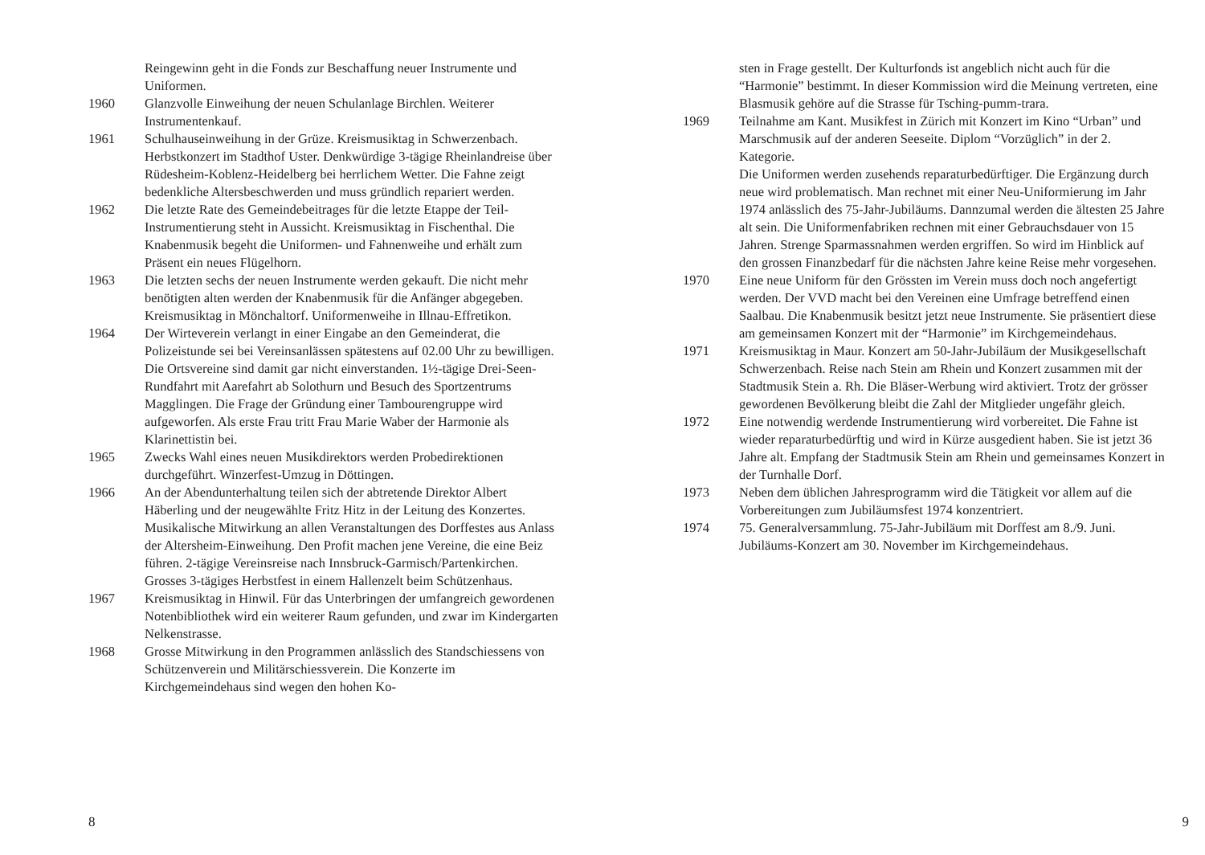Reingewinn geht in die Fonds zur Beschaffung neuer Instrumente und Uniformen.
1960 Glanzvolle Einweihung der neuen Schulanlage Birchlen. Weiterer Instrumentenkauf.
1961 Schulhauseinweihung in der Grüze. Kreismusiktag in Schwerzenbach. Herbstkonzert im Stadthof Uster. Denkwürdige 3-tägige Rheinlandreise über Rüdesheim-Koblenz-Heidelberg bei herrlichem Wetter. Die Fahne zeigt bedenkliche Altersbeschwerden und muss gründlich repariert werden.
1962 Die letzte Rate des Gemeindebeitrages für die letzte Etappe der Teil-Instrumentierung steht in Aussicht. Kreismusiktag in Fischenthal. Die Knabenmusik begeht die Uniformen- und Fahnenweihe und erhält zum Präsent ein neues Flügelhorn.
1963 Die letzten sechs der neuen Instrumente werden gekauft. Die nicht mehr benötigten alten werden der Knabenmusik für die Anfänger abgegeben. Kreismusiktag in Mönchaltorf. Uniformenweihe in Illnau-Effretikon.
1964 Der Wirteverein verlangt in einer Eingabe an den Gemeinderat, die Polizeistunde sei bei Vereinsanlässen spätestens auf 02.00 Uhr zu bewilligen. Die Ortsvereine sind damit gar nicht einverstanden. 1½-tägige Drei-Seen-Rundfahrt mit Aarefahrt ab Solothurn und Besuch des Sportzentrums Magglingen. Die Frage der Gründung einer Tambourengruppe wird aufgeworfen. Als erste Frau tritt Frau Marie Waber der Harmonie als Klarinettistin bei.
1965 Zwecks Wahl eines neuen Musikdirektors werden Probedirektionen durchgeführt. Winzerfest-Umzug in Döttingen.
1966 An der Abendunterhaltung teilen sich der abtretende Direktor Albert Häberling und der neugewählte Fritz Hitz in der Leitung des Konzertes. Musikalische Mitwirkung an allen Veranstaltungen des Dorffestes aus Anlass der Altersheim-Einweihung. Den Profit machen jene Vereine, die eine Beiz führen. 2-tägige Vereinsreise nach Innsbruck-Garmisch/Partenkirchen. Grosses 3-tägiges Herbstfest in einem Hallenzelt beim Schützenhaus.
1967 Kreismusiktag in Hinwil. Für das Unterbringen der umfangreich gewordenen Notenbibliothek wird ein weiterer Raum gefunden, und zwar im Kindergarten Nelkenstrasse.
1968 Grosse Mitwirkung in den Programmen anlässlich des Standschiessens von Schützenverein und Militärschiessverein. Die Konzerte im Kirchgemeindehaus sind wegen den hohen Ko-
8
sten in Frage gestellt. Der Kulturfonds ist angeblich nicht auch für die “Harmonie” bestimmt. In dieser Kommission wird die Meinung vertreten, eine Blasmusik gehöre auf die Strasse für Tsching-pumm-trara.
1969 Teilnahme am Kant. Musikfest in Zürich mit Konzert im Kino “Urban” und Marschmusik auf der anderen Seeseite. Diplom “Vorzüglich” in der 2. Kategorie.
Die Uniformen werden zusehends reparaturbedürftiger. Die Ergänzung durch neue wird problematisch. Man rechnet mit einer Neu-Uniformierung im Jahr 1974 anlässlich des 75-Jahr-Jubiläums. Dannzumal werden die ältesten 25 Jahre alt sein. Die Uniformenfabriken rechnen mit einer Gebrauchsdauer von 15 Jahren. Strenge Sparmassnahmen werden ergriffen. So wird im Hinblick auf den grossen Finanzbedarf für die nächsten Jahre keine Reise mehr vorgesehen.
1970 Eine neue Uniform für den Grössten im Verein muss doch noch angefertigt werden. Der VVD macht bei den Vereinen eine Umfrage betreffend einen Saalbau. Die Knabenmusik besitzt jetzt neue Instrumente. Sie präsentiert diese am gemeinsamen Konzert mit der “Harmonie” im Kirchgemeindehaus.
1971 Kreismusiktag in Maur. Konzert am 50-Jahr-Jubiläum der Musikgesellschaft Schwerzenbach. Reise nach Stein am Rhein und Konzert zusammen mit der Stadtmusik Stein a. Rh. Die Bläser-Werbung wird aktiviert. Trotz der grösser gewordenen Bevölkerung bleibt die Zahl der Mitglieder ungefähr gleich.
1972 Eine notwendig werdende Instrumentierung wird vorbereitet. Die Fahne ist wieder reparaturbedürftig und wird in Kürze ausgedient haben. Sie ist jetzt 36 Jahre alt. Empfang der Stadtmusik Stein am Rhein und gemeinsames Konzert in der Turnhalle Dorf.
1973 Neben dem üblichen Jahresprogramm wird die Tätigkeit vor allem auf die Vorbereitungen zum Jubiläumsfest 1974 konzentriert.
1974 75. Generalversammlung. 75-Jahr-Jubiläum mit Dorffest am 8./9. Juni. Jubiläums-Konzert am 30. November im Kirchgemeindehaus.
9